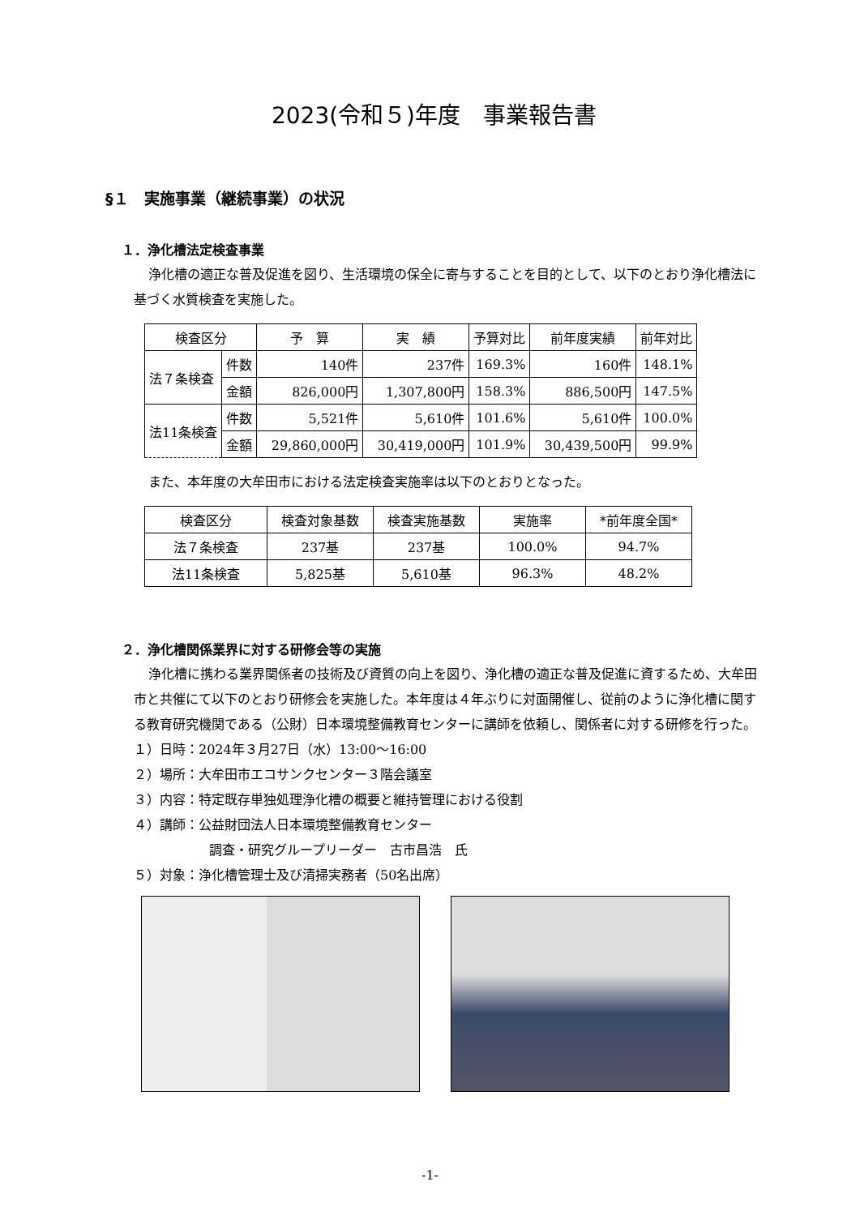2023(令和５)年度　事業報告書
§１　実施事業（継続事業）の状況
１．浄化槽法定検査事業
浄化槽の適正な普及促進を図り、生活環境の保全に寄与することを目的として、以下のとおり浄化槽法に基づく水質検査を実施した。
| 検査区分 | | 予 算 | 実 績 | 予算対比 | 前年度実績 | 前年対比 |
| --- | --- | --- | --- | --- | --- | --- |
| 法７条検査 | 件数 | 140件 | 237件 | 169.3% | 160件 | 148.1% |
| | 金額 | 826,000円 | 1,307,800円 | 158.3% | 886,500円 | 147.5% |
| 法11条検査 | 件数 | 5,521件 | 5,610件 | 101.6% | 5,610件 | 100.0% |
| | 金額 | 29,860,000円 | 30,419,000円 | 101.9% | 30,439,500円 | 99.9% |
また、本年度の大牟田市における法定検査実施率は以下のとおりとなった。
| 検査区分 | 検査対象基数 | 検査実施基数 | 実施率 | *前年度全国* |
| --- | --- | --- | --- | --- |
| 法７条検査 | 237基 | 237基 | 100.0% | 94.7% |
| 法11条検査 | 5,825基 | 5,610基 | 96.3% | 48.2% |
２．浄化槽関係業界に対する研修会等の実施
浄化槽に携わる業界関係者の技術及び資質の向上を図り、浄化槽の適正な普及促進に資するため、大牟田市と共催にて以下のとおり研修会を実施した。本年度は４年ぶりに対面開催し、従前のように浄化槽に関する教育研究機関である（公財）日本環境整備教育センターに講師を依頼し、関係者に対する研修を行った。
１）日時：2024年３月27日（水）13:00～16:00
２）場所：大牟田市エコサンクセンター３階会議室
３）内容：特定既存単独処理浄化槽の概要と維持管理における役割
４）講師：公益財団法人日本環境整備教育センター
調査・研究グループリーダー　古市昌浩　氏
５）対象：浄化槽管理士及び清掃実務者（50名出席）
-1-